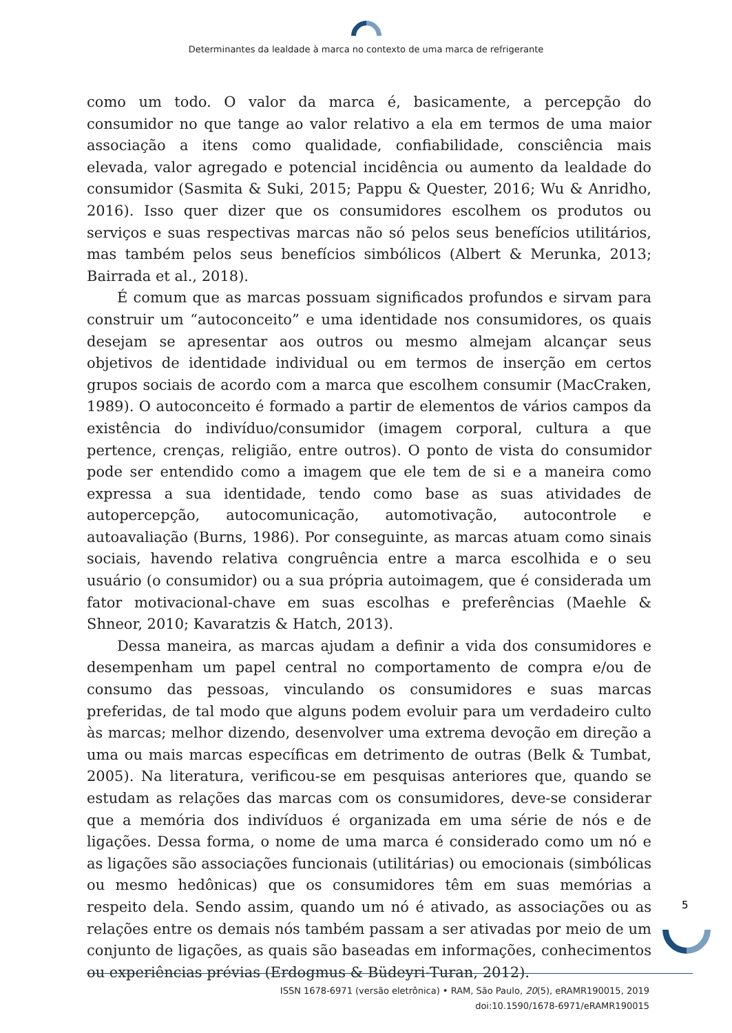Determinantes da lealdade à marca no contexto de uma marca de refrigerante
como um todo. O valor da marca é, basicamente, a percepção do consumidor no que tange ao valor relativo a ela em termos de uma maior associação a itens como qualidade, confiabilidade, consciência mais elevada, valor agregado e potencial incidência ou aumento da lealdade do consumidor (Sasmita & Suki, 2015; Pappu & Quester, 2016; Wu & Anridho, 2016). Isso quer dizer que os consumidores escolhem os produtos ou serviços e suas respectivas marcas não só pelos seus benefícios utilitários, mas também pelos seus benefícios simbólicos (Albert & Merunka, 2013; Bairrada et al., 2018).
É comum que as marcas possuam significados profundos e sirvam para construir um “autoconceito” e uma identidade nos consumidores, os quais desejam se apresentar aos outros ou mesmo almejam alcançar seus objetivos de identidade individual ou em termos de inserção em certos grupos sociais de acordo com a marca que escolhem consumir (MacCraken, 1989). O autoconceito é formado a partir de elementos de vários campos da existência do indivíduo/consumidor (imagem corporal, cultura a que pertence, crenças, religião, entre outros). O ponto de vista do consumidor pode ser entendido como a imagem que ele tem de si e a maneira como expressa a sua identidade, tendo como base as suas atividades de autopercepção, autocomunicação, automotivação, autocontrole e autoavaliação (Burns, 1986). Por conseguinte, as marcas atuam como sinais sociais, havendo relativa congruência entre a marca escolhida e o seu usuário (o consumidor) ou a sua própria autoimagem, que é considerada um fator motivacional-chave em suas escolhas e preferências (Maehle & Shneor, 2010; Kavaratzis & Hatch, 2013).
Dessa maneira, as marcas ajudam a definir a vida dos consumidores e desempenham um papel central no comportamento de compra e/ou de consumo das pessoas, vinculando os consumidores e suas marcas preferidas, de tal modo que alguns podem evoluir para um verdadeiro culto às marcas; melhor dizendo, desenvolver uma extrema devoção em direção a uma ou mais marcas específicas em detrimento de outras (Belk & Tumbat, 2005). Na literatura, verificou-se em pesquisas anteriores que, quando se estudam as relações das marcas com os consumidores, deve-se considerar que a memória dos indivíduos é organizada em uma série de nós e de ligações. Dessa forma, o nome de uma marca é considerado como um nó e as ligações são associações funcionais (utilitárias) ou emocionais (simbólicas ou mesmo hedônicas) que os consumidores têm em suas memórias a respeito dela. Sendo assim, quando um nó é ativado, as associações ou as relações entre os demais nós também passam a ser ativadas por meio de um conjunto de ligações, as quais são baseadas em informações, conhecimentos ou experiências prévias (Erdogmus & Büdeyri-Turan, 2012).
5
ISSN 1678-6971 (versão eletrônica) • RAM, São Paulo, 20(5), eRAMR190015, 2019
doi:10.1590/1678-6971/eRAMR190015